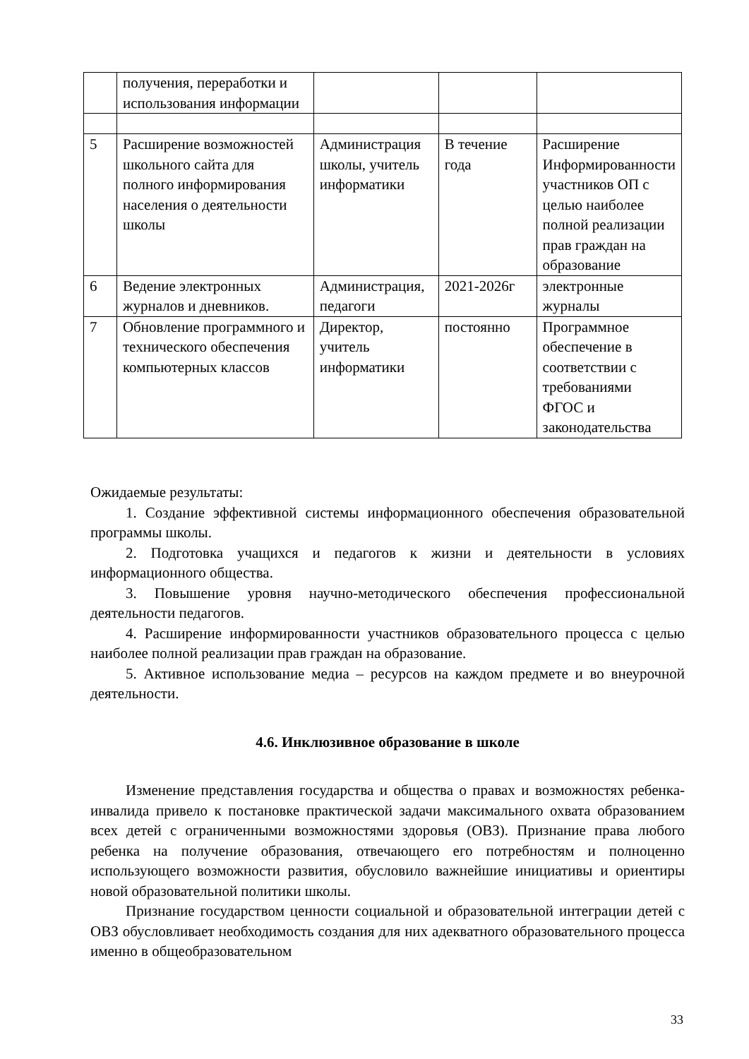| | получения, переработки и использования информации | | | |
| 5 | Расширение возможностей школьного сайта для полного информирования населения о деятельности школы | Администрация школы, учитель информатики | В течение года | Расширение Информированности участников ОП с целью наиболее полной реализации прав граждан на образование |
| 6 | Ведение электронных журналов и дневников. | Администрация, педагоги | 2021-2026г | электронные журналы |
| 7 | Обновление программного и технического обеспечения компьютерных классов | Директор, учитель информатики | постоянно | Программное обеспечение в соответствии с требованиями ФГОС и законодательства |
Ожидаемые результаты:
1. Создание эффективной системы информационного обеспечения образовательной программы школы.
2. Подготовка учащихся и педагогов к жизни и деятельности в условиях информационного общества.
3. Повышение уровня научно-методического обеспечения профессиональной деятельности педагогов.
4. Расширение информированности участников образовательного процесса с целью наиболее полной реализации прав граждан на образование.
5. Активное использование медиа – ресурсов на каждом предмете и во внеурочной деятельности.
4.6. Инклюзивное образование в школе
Изменение представления государства и общества о правах и возможностях ребенка-инвалида привело к постановке практической задачи максимального охвата образованием всех детей с ограниченными возможностями здоровья (ОВЗ). Признание права любого ребенка на получение образования, отвечающего его потребностям и полноценно использующего возможности развития, обусловило важнейшие инициативы и ориентиры новой образовательной политики школы.
Признание государством ценности социальной и образовательной интеграции детей с ОВЗ обусловливает необходимость создания для них адекватного образовательного процесса именно в общеобразовательном
33